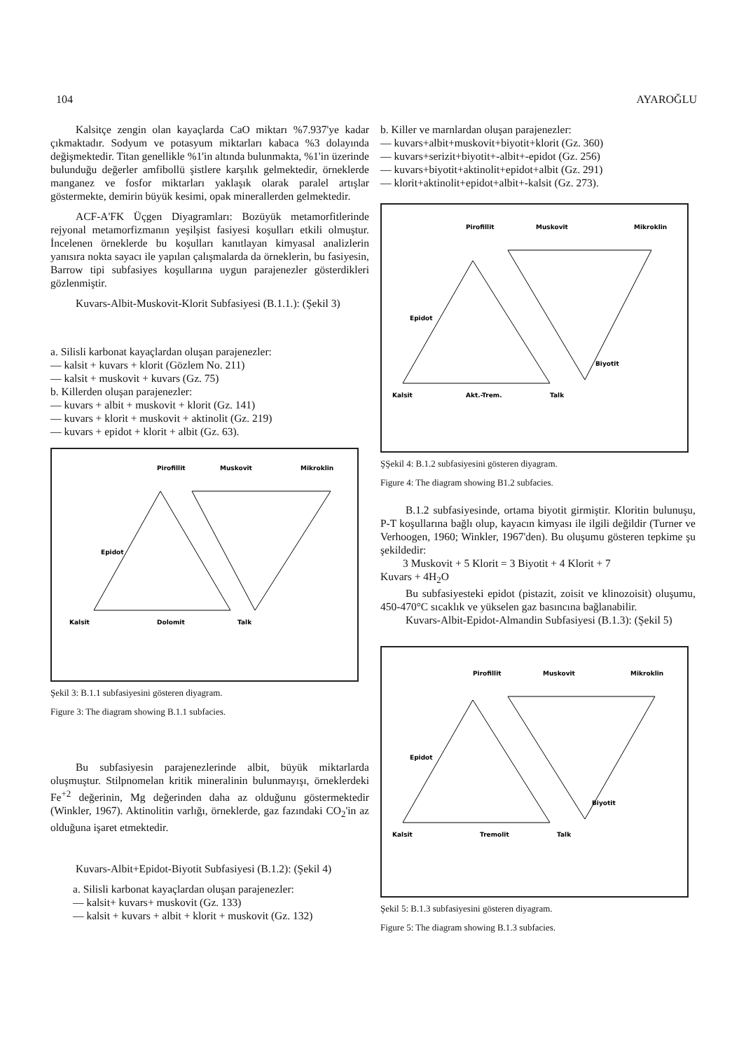104 AYAROĞLU
Kalsitçe zengin olan kayaçlarda CaO miktarı %7.937'ye kadar çıkmaktadır. Sodyum ve potasyum miktarları kabaca %3 dolayında değişmektedir. Titan genellikle %1'in altında bulunmakta, %1'in üzerinde bulunduğu değerler amfibollü şistlere karşılık gelmektedir, örneklerde manganez ve fosfor miktarları yaklaşık olarak paralel artışlar göstermekte, demirin büyük kesimi, opak minerallerden gelmektedir.
ACF-A'FK Üçgen Diyagramları: Bozüyük metamorfitlerinde rejyonal metamorfizmanın yeşilşist fasiyesi koşulları etkili olmuştur. İncelenen örneklerde bu koşulları kanıtlayan kimyasal analizlerin yanısıra nokta sayacı ile yapılan çalışmalarda da örneklerin, bu fasiyesin, Barrow tipi subfasiyes koşullarına uygun parajenezler gösterdikleri gözlenmiştir.
Kuvars-Albit-Muskovit-Klorit Subfasiyesi (B.1.1.): (Şekil 3)
a. Silisli karbonat kayaçlardan oluşan parajenezler:
— kalsit + kuvars + klorit (Gözlem No. 211)
— kalsit + muskovit + kuvars (Gz. 75)
b. Killerden oluşan parajenezler:
— kuvars + albit + muskovit + klorit (Gz. 141)
— kuvars + klorit + muskovit + aktinolit (Gz. 219)
— kuvars + epidot + klorit + albit (Gz. 63).
Pirofillit
Muskovit
Mikroklin
Epidot
Kalsit
Dolomit
Talk
Şekil 3: B.1.1 subfasiyesini gösteren diyagram.
Figure 3: The diagram showing B.1.1 subfacies.
Bu subfasiyesin parajenezlerinde albit, büyük miktarlarda oluşmuştur. Stilpnomelan kritik mineralinin bulunmayışı, örneklerdeki Fe<sup>+2</sup> değerinin, Mg değerinden daha az olduğunu göstermektedir (Winkler, 1967). Aktinolitin varlığı, örneklerde, gaz fazındaki CO<sub>2</sub>'in az olduğuna işaret etmektedir.
Kuvars-Albit+Epidot-Biyotit Subfasiyesi (B.1.2): (Şekil 4)
a. Silisli karbonat kayaçlardan oluşan parajenezler:
— kalsit+ kuvars+ muskovit (Gz. 133)
— kalsit + kuvars + albit + klorit + muskovit (Gz. 132)
b. Killer ve marnlardan oluşan parajenezler:
— kuvars+albit+muskovit+biyotit+klorit (Gz. 360)
— kuvars+serizit+biyotit+-albit+-epidot (Gz. 256)
— kuvars+biyotit+aktinolit+epidot+albit (Gz. 291)
— klorit+aktinolit+epidot+albit+-kalsit (Gz. 273).
Pirofillit
Muskovit
Mikroklin
Epidot
Biyotit
Kalsit
Akt.-Trem.
Talk
ŞŞekil 4: B.1.2 subfasiyesini gösteren diyagram.
Figure 4: The diagram showing B1.2 subfacies.
B.1.2 subfasiyesinde, ortama biyotit girmiştir. Kloritin bulunuşu, P-T koşullarına bağlı olup, kayacın kimyası ile ilgili değildir (Turner ve Verhoogen, 1960; Winkler, 1967'den). Bu oluşumu gösteren tepkime şu şekildedir:
3 Muskovit + 5 Klorit = 3 Biyotit + 4 Klorit + 7
Kuvars + 4H<sub>2</sub>O
Bu subfasiyesteki epidot (pistazit, zoisit ve klinozoisit) oluşumu, 450-470°C sıcaklık ve yükselen gaz basıncına bağlanabilir.
Kuvars-Albit-Epidot-Almandin Subfasiyesi (B.1.3): (Şekil 5)
Pirofillit
Muskovit
Mikroklin
Epidot
Biyotit
Kalsit
Tremolit
Talk
Şekil 5: B.1.3 subfasiyesini gösteren diyagram.
Figure 5: The diagram showing B.1.3 subfacies.